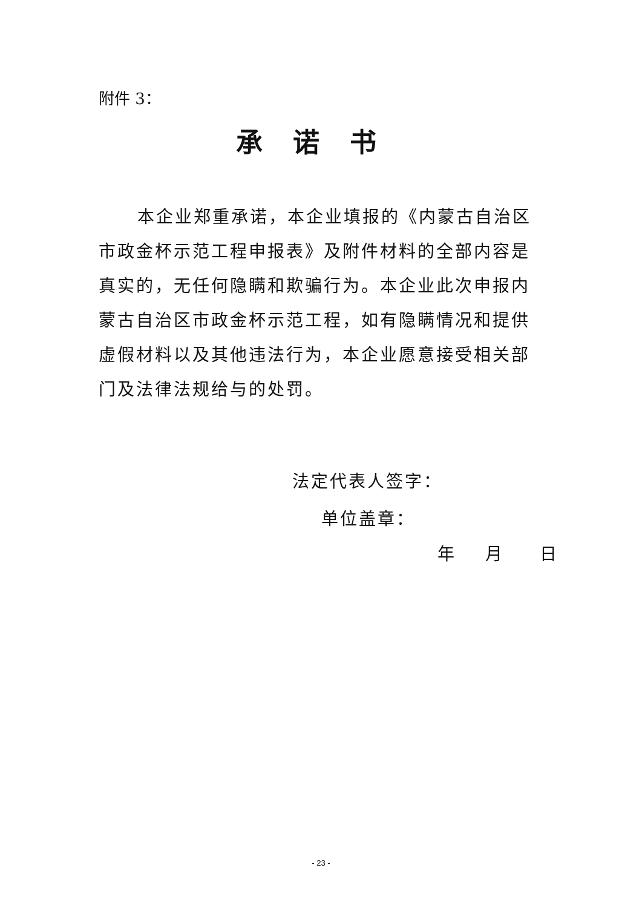附件 3：
承诺书
本企业郑重承诺，本企业填报的《内蒙古自治区市政金杯示范工程申报表》及附件材料的全部内容是真实的，无任何隐瞒和欺骗行为。本企业此次申报内蒙古自治区市政金杯示范工程，如有隐瞒情况和提供虚假材料以及其他违法行为，本企业愿意接受相关部门及法律法规给与的处罚。
法定代表人签字：
单位盖章：
年 月 日
- 23 -